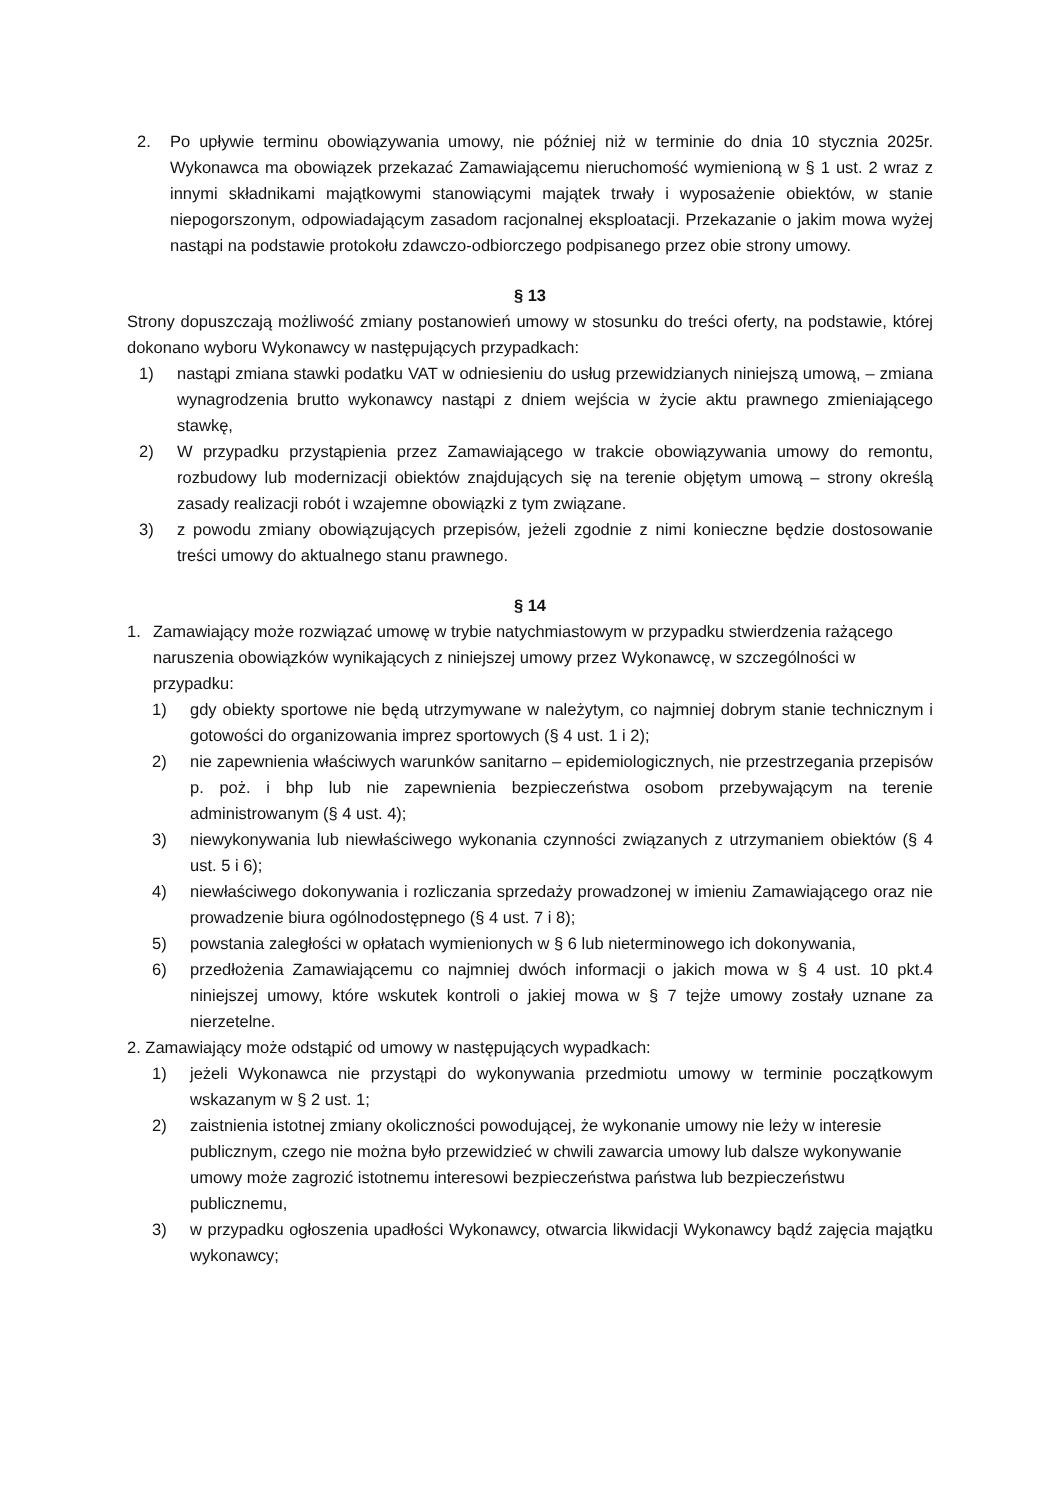2. Po upływie terminu obowiązywania umowy, nie później niż w terminie do dnia 10 stycznia 2025r. Wykonawca ma obowiązek przekazać Zamawiającemu nieruchomość wymienioną w § 1 ust. 2 wraz z innymi składnikami majątkowymi stanowiącymi majątek trwały i wyposażenie obiektów, w stanie niepogorszonym, odpowiadającym zasadom racjonalnej eksploatacji. Przekazanie o jakim mowa wyżej nastąpi na podstawie protokołu zdawczo-odbiorczego podpisanego przez obie strony umowy.
§ 13
Strony dopuszczają możliwość zmiany postanowień umowy w stosunku do treści oferty, na podstawie, której dokonano wyboru Wykonawcy w następujących przypadkach:
1) nastąpi zmiana stawki podatku VAT w odniesieniu do usług przewidzianych niniejszą umową, – zmiana wynagrodzenia brutto wykonawcy nastąpi z dniem wejścia w życie aktu prawnego zmieniającego stawkę,
2) W przypadku przystąpienia przez Zamawiającego w trakcie obowiązywania umowy do remontu, rozbudowy lub modernizacji obiektów znajdujących się na terenie objętym umową – strony określą zasady realizacji robót i wzajemne obowiązki z tym związane.
3) z powodu zmiany obowiązujących przepisów, jeżeli zgodnie z nimi konieczne będzie dostosowanie treści umowy do aktualnego stanu prawnego.
§ 14
1. Zamawiający może rozwiązać umowę w trybie natychmiastowym w przypadku stwierdzenia rażącego naruszenia obowiązków wynikających z niniejszej umowy przez Wykonawcę, w szczególności w przypadku:
1) gdy obiekty sportowe nie będą utrzymywane w należytym, co najmniej dobrym stanie technicznym i gotowości do organizowania imprez sportowych (§ 4 ust. 1 i 2);
2) nie zapewnienia właściwych warunków sanitarno – epidemiologicznych, nie przestrzegania przepisów p. poż. i bhp lub nie zapewnienia bezpieczeństwa osobom przebywającym na terenie administrowanym (§ 4 ust. 4);
3) niewykonywania lub niewłaściwego wykonania czynności związanych z utrzymaniem obiektów (§ 4 ust. 5 i 6);
4) niewłaściwego dokonywania i rozliczania sprzedaży prowadzonej w imieniu Zamawiającego oraz nie prowadzenie biura ogólnodostępnego (§ 4 ust. 7 i 8);
5) powstania zaległości w opłatach wymienionych w § 6 lub nieterminowego ich dokonywania,
6) przedłożenia Zamawiającemu co najmniej dwóch informacji o jakich mowa w § 4 ust. 10 pkt.4 niniejszej umowy, które wskutek kontroli o jakiej mowa w § 7 tejże umowy zostały uznane za nierzetelne.
2. Zamawiający może odstąpić od umowy w następujących wypadkach:
1) jeżeli Wykonawca nie przystąpi do wykonywania przedmiotu umowy w terminie początkowym wskazanym w § 2 ust. 1;
2) zaistnienia istotnej zmiany okoliczności powodującej, że wykonanie umowy nie leży w interesie publicznym, czego nie można było przewidzieć w chwili zawarcia umowy lub dalsze wykonywanie umowy może zagrozić istotnemu interesowi bezpieczeństwa państwa lub bezpieczeństwu publicznemu,
3) w przypadku ogłoszenia upadłości Wykonawcy, otwarcia likwidacji Wykonawcy bądź zajęcia majątku wykonawcy;